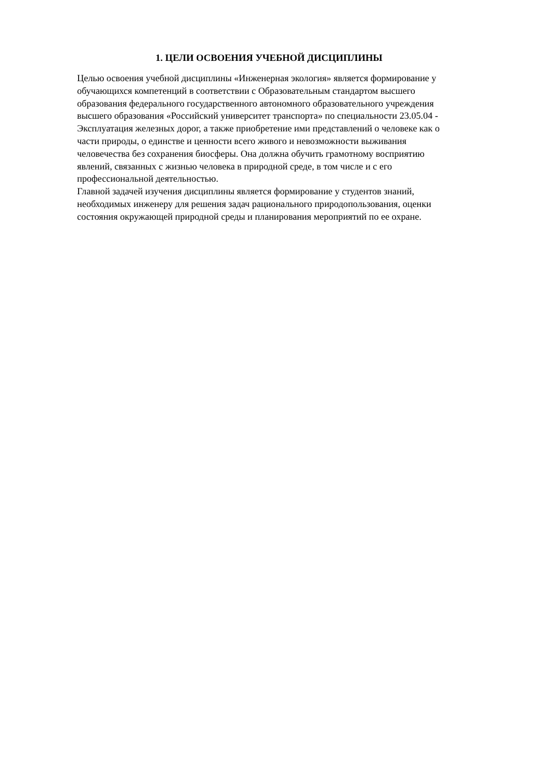1. ЦЕЛИ ОСВОЕНИЯ УЧЕБНОЙ ДИСЦИПЛИНЫ
Целью освоения учебной дисциплины «Инженерная экология» является формирование у
обучающихся компетенций в соответствии с Образовательным стандартом высшего
образования федерального государственного автономного образовательного учреждения
высшего образования «Российский университет транспорта» по специальности 23.05.04 -
Эксплуатация железных дорог, а также приобретение ими представлений о человеке как о
части природы, о единстве и ценности всего живого и невозможности выживания
человечества без сохранения биосферы. Она должна обучить грамотному восприятию
явлений, связанных с жизнью человека в природной среде, в том числе и с его
профессиональной деятельностью.
Главной задачей изучения дисциплины является формирование у студентов знаний,
необходимых инженеру для решения задач рационального природопользования, оценки
состояния окружающей природной среды и планирования мероприятий по ее охране.